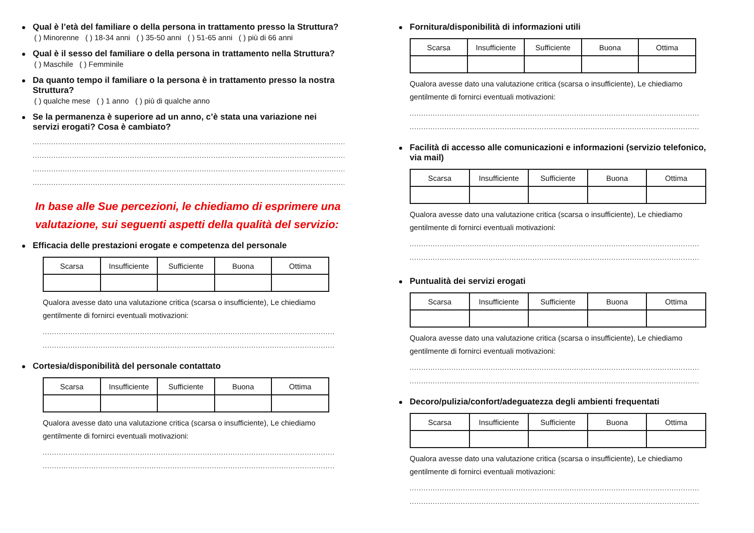Qual è l’età del familiare o della persona in trattamento presso la Struttura?
( ) Minorenne ( ) 18-34 anni ( ) 35-50 anni ( ) 51-65 anni ( ) più di 66 anni
Qual è il sesso del familiare o della persona in trattamento nella Struttura?
( ) Maschile ( ) Femminile
Da quanto tempo il familiare o la persona è in trattamento presso la nostra Struttura?
( ) qualche mese ( ) 1 anno ( ) più di qualche anno
Se la permanenza è superiore ad un anno, c’è stata una variazione nei servizi erogati? Cosa è cambiato?
........................................................................................................................................
........................................................................................................................................
........................................................................................................................................
........................................................................................................................................
In base alle Sue percezioni, le chiediamo di esprimere una valutazione, sui seguenti aspetti della qualità del servizio:
Efficacia delle prestazioni erogate e competenza del personale
| Scarsa | Insufficiente | Sufficiente | Buona | Ottima |
Qualora avesse dato una valutazione critica (scarsa o insufficiente), Le chiediamo gentilmente di fornirci eventuali motivazioni:
..............................................................................................................................
..............................................................................................................................
Cortesia/disponibilità del personale contattato
| Scarsa | Insufficiente | Sufficiente | Buona | Ottima |
Qualora avesse dato una valutazione critica (scarsa o insufficiente), Le chiediamo gentilmente di fornirci eventuali motivazioni:
..............................................................................................................................
..............................................................................................................................
Fornitura/disponibilità di informazioni utili
| Scarsa | Insufficiente | Sufficiente | Buona | Ottima |
Qualora avesse dato una valutazione critica (scarsa o insufficiente), Le chiediamo gentilmente di fornirci eventuali motivazioni:
.............................................................................................................................
.............................................................................................................................
Facilità di accesso alle comunicazioni e informazioni (servizio telefonico, via mail)
| Scarsa | Insufficiente | Sufficiente | Buona | Ottima |
Qualora avesse dato una valutazione critica (scarsa o insufficiente), Le chiediamo gentilmente di fornirci eventuali motivazioni:
.............................................................................................................................
.............................................................................................................................
Puntualità dei servizi erogati
| Scarsa | Insufficiente | Sufficiente | Buona | Ottima |
Qualora avesse dato una valutazione critica (scarsa o insufficiente), Le chiediamo gentilmente di fornirci eventuali motivazioni:
.............................................................................................................................
.............................................................................................................................
Decoro/pulizia/confort/adeguatezza degli ambienti frequentati
| Scarsa | Insufficiente | Sufficiente | Buona | Ottima |
Qualora avesse dato una valutazione critica (scarsa o insufficiente), Le chiediamo gentilmente di fornirci eventuali motivazioni:
.............................................................................................................................
.............................................................................................................................